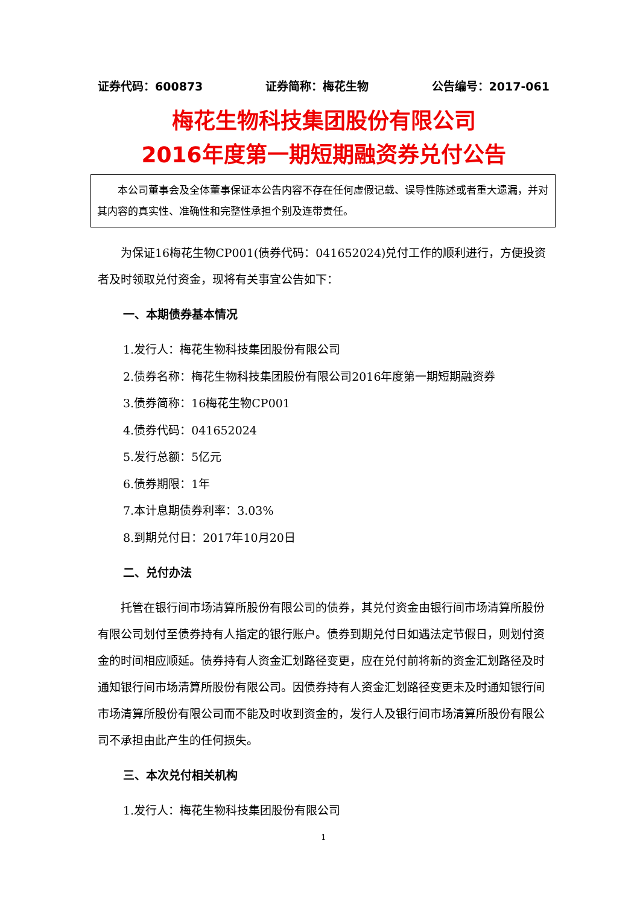证券代码：600873 证券简称：梅花生物 公告编号：2017-061
梅花生物科技集团股份有限公司
2016年度第一期短期融资券兑付公告
本公司董事会及全体董事保证本公告内容不存在任何虚假记载、误导性陈述或者重大遗漏，并对其内容的真实性、准确性和完整性承担个别及连带责任。
为保证16梅花生物CP001(债券代码：041652024)兑付工作的顺利进行，方便投资者及时领取兑付资金，现将有关事宜公告如下：
一、本期债券基本情况
1.发行人：梅花生物科技集团股份有限公司
2.债券名称：梅花生物科技集团股份有限公司2016年度第一期短期融资券
3.债券简称：16梅花生物CP001
4.债券代码：041652024
5.发行总额：5亿元
6.债券期限：1年
7.本计息期债券利率：3.03%
8.到期兑付日：2017年10月20日
二、兑付办法
托管在银行间市场清算所股份有限公司的债券，其兑付资金由银行间市场清算所股份有限公司划付至债券持有人指定的银行账户。债券到期兑付日如遇法定节假日，则划付资金的时间相应顺延。债券持有人资金汇划路径变更，应在兑付前将新的资金汇划路径及时通知银行间市场清算所股份有限公司。因债券持有人资金汇划路径变更未及时通知银行间市场清算所股份有限公司而不能及时收到资金的，发行人及银行间市场清算所股份有限公司不承担由此产生的任何损失。
三、本次兑付相关机构
1.发行人：梅花生物科技集团股份有限公司
1